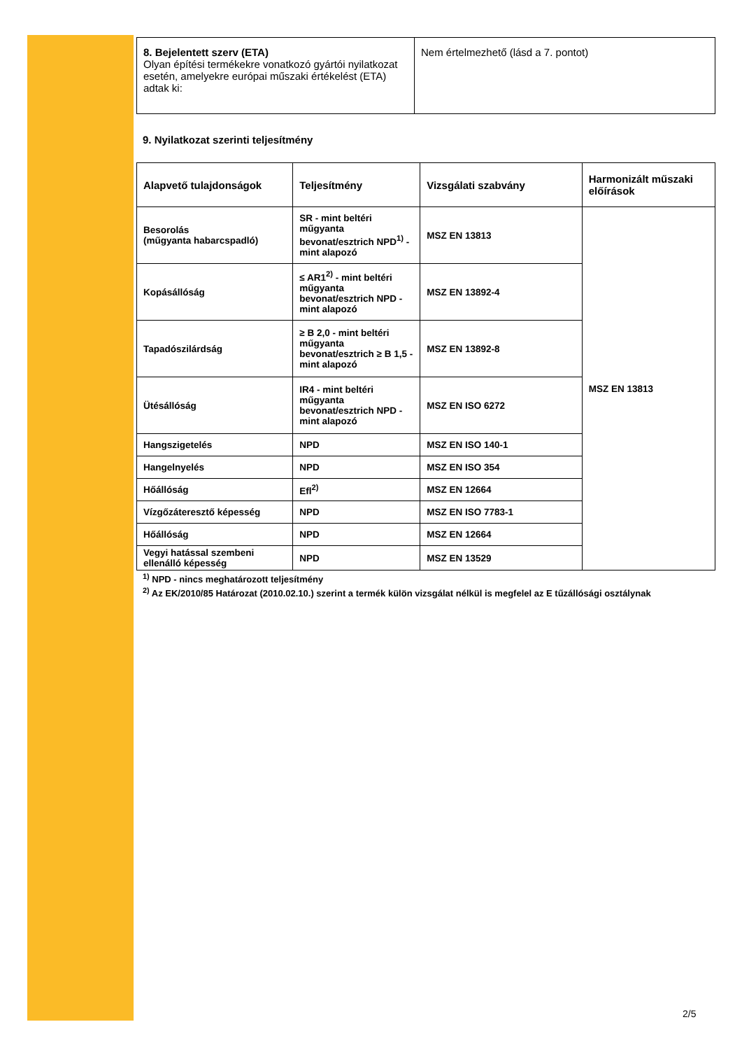| 8. Bejelentett szerv (ETA) Olyan építési termékekre vonatkozó gyártói nyilatkozat esetén, amelyekre európai műszaki értékelést (ETA) adtak ki: | Nem értelmezhető (lásd a 7. pontot) |
9. Nyilatkozat szerinti teljesítmény
| Alapvető tulajdonságok | Teljesítmény | Vizsgálati szabvány | Harmonizált műszaki előírások |
| --- | --- | --- | --- |
| Besorolás (műgyanta habarcspadló) | SR - mint beltéri műgyanta bevonat/esztrich NPD<sup>1)</sup> - mint alapozó | MSZ EN 13813 | MSZ EN 13813 |
| Kopásállóság | ≤ AR1<sup>2)</sup> - mint beltéri műgyanta bevonat/esztrich NPD - mint alapozó | MSZ EN 13892-4 | |
| Tapadószilárdság | ≥ B 2,0 - mint beltéri műgyanta bevonat/esztrich ≥ B 1,5 - mint alapozó | MSZ EN 13892-8 | |
| Ütésállóság | IR4 - mint beltéri műgyanta bevonat/esztrich NPD - mint alapozó | MSZ EN ISO 6272 | |
| Hangszigetelés | NPD | MSZ EN ISO 140-1 | |
| Hangelnyelés | NPD | MSZ EN ISO 354 | |
| Hőállóság | Efl<sup>2)</sup> | MSZ EN 12664 | |
| Vízgőzáteresztő képesség | NPD | MSZ EN ISO 7783-1 | |
| Hőállóság | NPD | MSZ EN 12664 | |
| Vegyi hatással szembeni ellenálló képesség | NPD | MSZ EN 13529 | |
<sup>1)</sup> NPD - nincs meghatározott teljesítmény
<sup>2)</sup> Az EK/2010/85 Határozat (2010.02.10.) szerint a termék külön vizsgálat nélkül is megfelel az E tűzállósági osztálynak
2/5